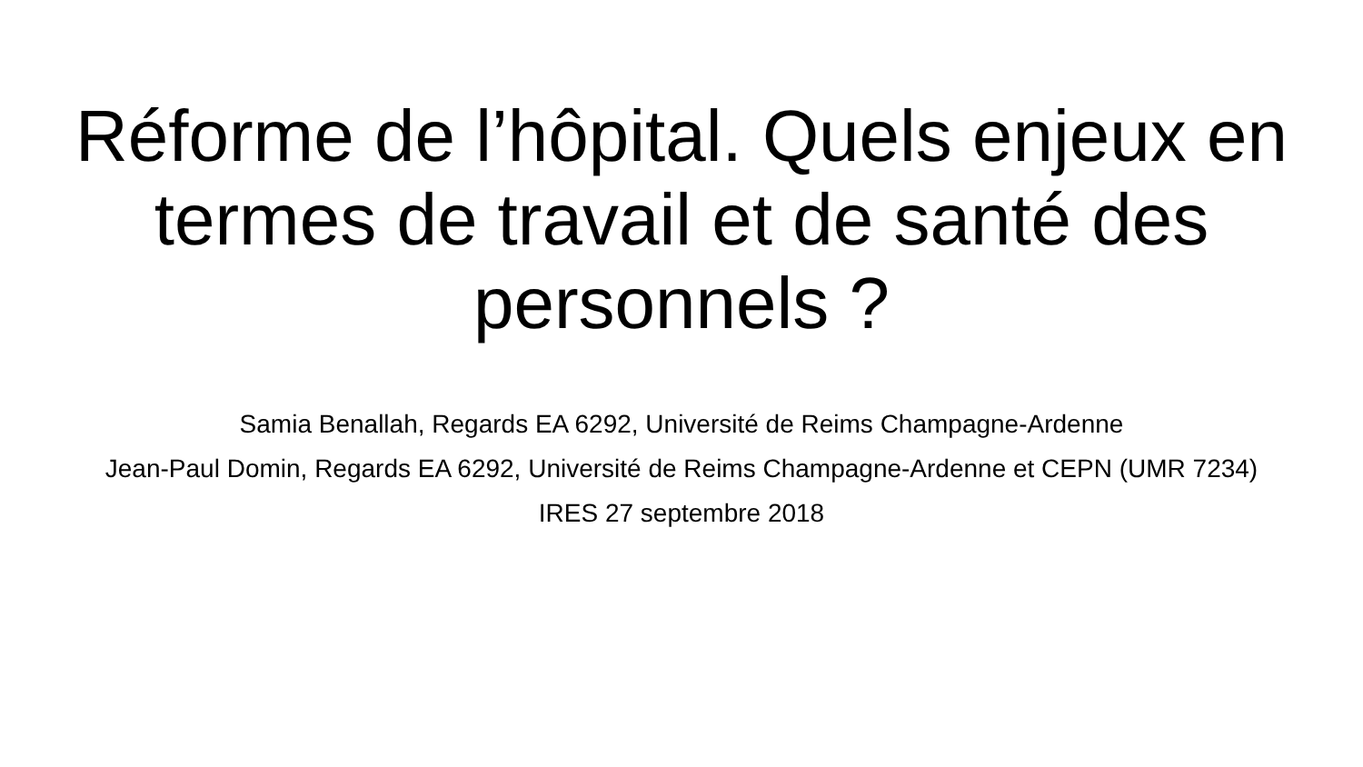Réforme de l’hôpital. Quels enjeux en termes de travail et de santé des personnels ?
Samia Benallah, Regards EA 6292, Université de Reims Champagne-Ardenne
Jean-Paul Domin, Regards EA 6292, Université de Reims Champagne-Ardenne et CEPN (UMR 7234)
IRES 27 septembre 2018